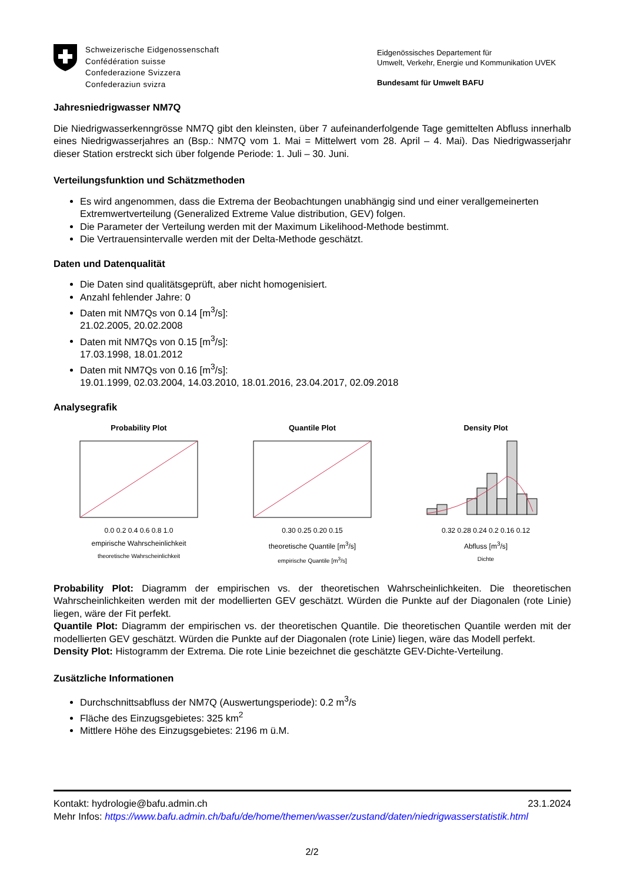Schweizerische Eidgenossenschaft
Confédération suisse
Confederazione Svizzera
Confederaziun svizra
Eidgenössisches Departement für
Umwelt, Verkehr, Energie und Kommunikation UVEK
Bundesamt für Umwelt BAFU
Jahresniedrigwasser NM7Q
Die Niedrigwasserkenngrösse NM7Q gibt den kleinsten, über 7 aufeinanderfolgende Tage gemittelten Abfluss innerhalb eines Niedrigwasserjahres an (Bsp.: NM7Q vom 1. Mai = Mittelwert vom 28. April – 4. Mai). Das Niedrigwasserjahr dieser Station erstreckt sich über folgende Periode: 1. Juli – 30. Juni.
Verteilungsfunktion und Schätzmethoden
Es wird angenommen, dass die Extrema der Beobachtungen unabhängig sind und einer verallgemeinerten Extremwertverteilung (Generalized Extreme Value distribution, GEV) folgen.
Die Parameter der Verteilung werden mit der Maximum Likelihood-Methode bestimmt.
Die Vertrauensintervalle werden mit der Delta-Methode geschätzt.
Daten und Datenqualität
Die Daten sind qualitätsgeprüft, aber nicht homogenisiert.
Anzahl fehlender Jahre: 0
Daten mit NM7Qs von 0.14 [m<sup>3</sup>/s]:
21.02.2005, 20.02.2008
Daten mit NM7Qs von 0.15 [m<sup>3</sup>/s]:
17.03.1998, 18.01.2012
Daten mit NM7Qs von 0.16 [m<sup>3</sup>/s]:
19.01.1999, 02.03.2004, 14.03.2010, 18.01.2016, 23.04.2017, 02.09.2018
Analysegrafik
Probability Plot
0.0 0.2 0.4 0.6 0.8 1.0
empirische Wahrscheinlichkeit
theoretische Wahrscheinlichkeit
Quantile Plot
0.30 0.25 0.20 0.15
theoretische Quantile [m<sup>3</sup>/s]
empirische Quantile [m<sup>3</sup>/s]
Density Plot
0.32 0.28 0.24 0.2 0.16 0.12
Abfluss [m<sup>3</sup>/s]
Dichte
Probability Plot: Diagramm der empirischen vs. der theoretischen Wahrscheinlichkeiten. Die theoretischen Wahrscheinlichkeiten werden mit der modellierten GEV geschätzt. Würden die Punkte auf der Diagonalen (rote Linie) liegen, wäre der Fit perfekt.
Quantile Plot: Diagramm der empirischen vs. der theoretischen Quantile. Die theoretischen Quantile werden mit der modellierten GEV geschätzt. Würden die Punkte auf der Diagonalen (rote Linie) liegen, wäre das Modell perfekt.
Density Plot: Histogramm der Extrema. Die rote Linie bezeichnet die geschätzte GEV-Dichte-Verteilung.
Zusätzliche Informationen
Durchschnittsabfluss der NM7Q (Auswertungsperiode): 0.2 m<sup>3</sup>/s
Fläche des Einzugsgebietes: 325 km<sup>2</sup>
Mittlere Höhe des Einzugsgebietes: 2196 m ü.M.
Kontakt: hydrologie@bafu.admin.ch 23.1.2024
Mehr Infos: https://www.bafu.admin.ch/bafu/de/home/themen/wasser/zustand/daten/niedrigwasserstatistik.html
2/2